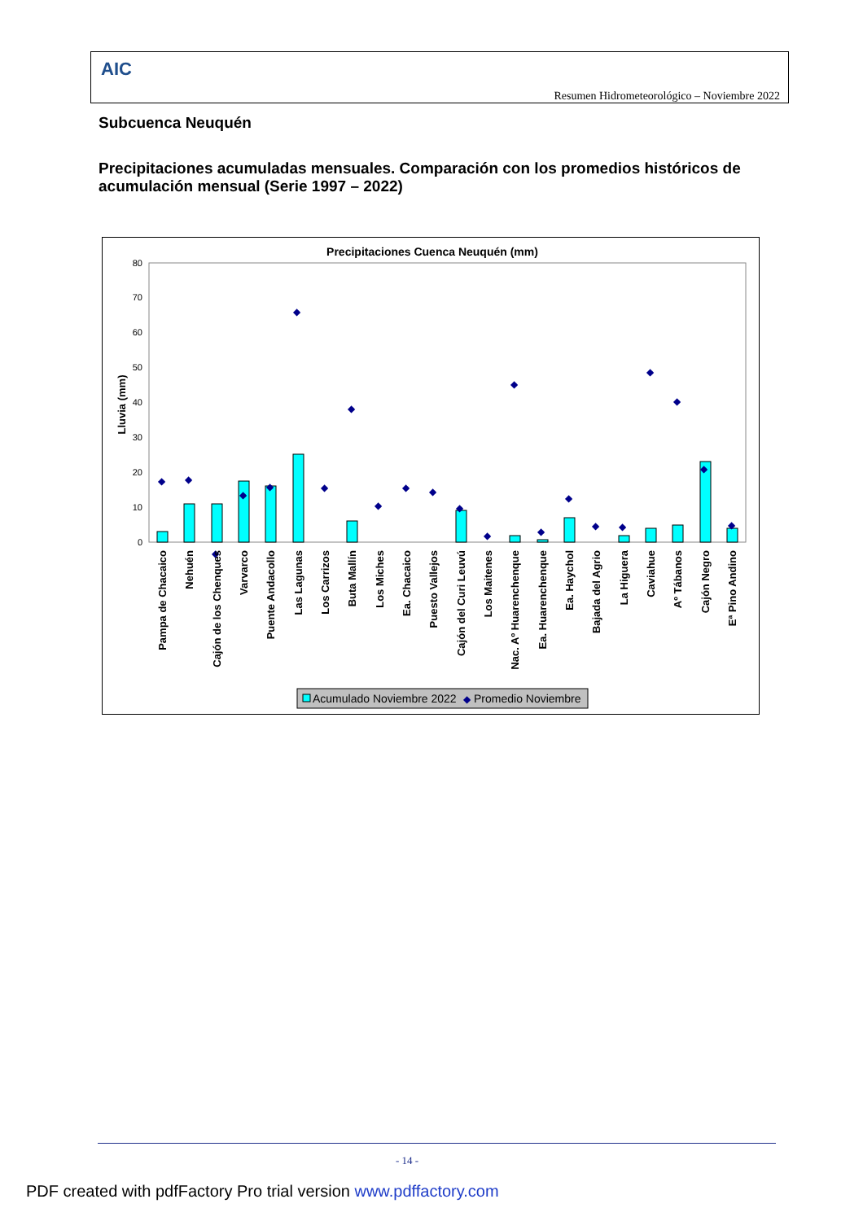AIC
Resumen Hidrometeorológico – Noviembre 2022
Subcuenca Neuquén
Precipitaciones acumuladas mensuales. Comparación con los promedios históricos de acumulación mensual (Serie 1997 – 2022)
Precipitaciones Cuenca Neuquén (mm)
Lluvia (mm)
0
10
20
30
40
50
60
70
80
◆
◆
◆
◆
◆
◆
◆
◆
◆
◆
◆
◆
◆
◆
◆
◆
◆
◆
◆
◆
◆
◆
Pampa de Chacaico
Nehuén
Cajón de los Chenques
Varvarco
Puente Andacollo
Las Lagunas
Los Carrizos
Buta Mallín
Los Miches
Ea. Chacaico
Puesto Vallejos
Cajón del Curi Leuvú
Los Maitenes
Nac. Aº Huarenchenque
Ea. Huarenchenque
Ea. Haychol
Bajada del Agrio
La Higuera
Caviahue
Aº Tábanos
Cajón Negro
Eª Pino Andino
Acumulado Noviembre 2022
◆
Promedio Noviembre
- 14 -
PDF created with pdfFactory Pro trial version www.pdffactory.com